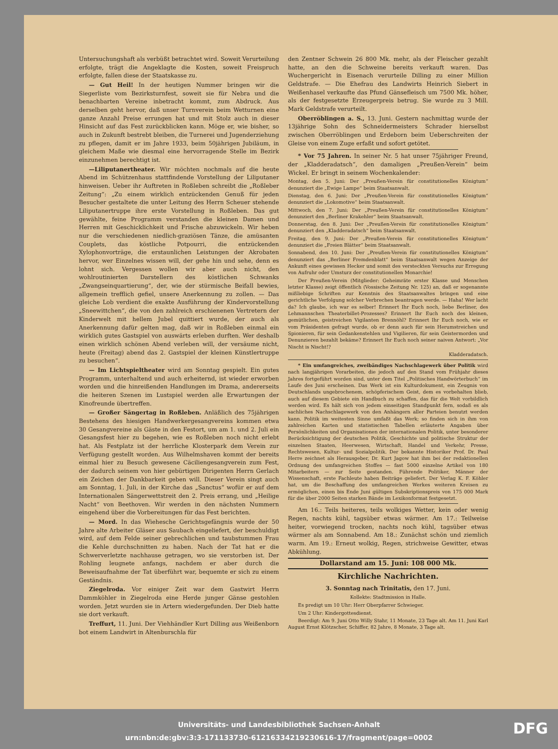Untersuchungshaft als verbüßt betrachtet wird. Soweit Verurteilung erfolgte, trägt die Angeklagte die Kosten, soweit Freispruch erfolgte, fallen diese der Staatskasse zu.
— Gut Heil! In der heutigen Nummer bringen wir die Siegerliste vom Bezirksturnfest, soweit sie für Nebra und die benachbarten Vereine inbetracht kommt, zum Abdruck. Aus derselben geht hervor, daß unser Turnverein beim Wetturnen eine ganze Anzahl Preise errungen hat und mit Stolz auch in dieser Hinsicht auf das Fest zurückblicken kann. Möge er, wie bisher, so auch in Zukunft bestrebt bleiben, die Turnerei und Jugenderziehung zu pflegen, damit er im Jahre 1933, beim 50jährigen Jubiläum, in gleichem Maße wie diesmal eine hervorragende Stelle im Bezirk einzunehmen berechtigt ist.
—Liliputanertheater. Wir möchten nochmals auf die heute Abend im Schützenhaus stattfindende Vorstellung der Liliputaner hinweisen. Ueber ihr Auftreten in Roßleben schreibt die „Roßleber Zeitung“: „Zu einem wirklich entzückenden Genuß für jeden Besucher gestaltete die unter Leitung des Herrn Scheuer stehende Liliputanertruppe ihre erste Vorstellung in Roßleben. Das gut gewählte, feine Programm verstanden die kleinen Damen und Herren mit Geschicklichkeit und Frische abzuwickeln. Wir heben nur die verschiedenen niedlich-graziösen Tänze, die amüsanten Couplets, das köstliche Potpourri, die entzückenden Xylophonvorträge, die erstaunlichen Leistungen der Akrobaten hervor, wer Einzelnes wissen will, der gehe hin und sehe, denn es lohnt sich. Vergessen wollen wir aber auch nicht, den wohlroutinierten Darstellern des köstlichen Schwanks „Zwangseinquartierung“, der, wie der stürmische Beifall bewies, allgemein trefflich gefiel, unsere Anerkennung zu zollen. — Das gleiche Lob verdient die exakte Ausführung der Kindervorstellung „Sneewittchen“, die von den zahlreich erschienenen Vertretern der Kinderwelt mit hellem Jubel quittiert wurde, der auch als Anerkennung dafür gelten mag, daß wir in Roßleben einmal ein wirklich gutes Gastspiel von auswärts erleben durften. Wer deshalb einen wirklich schönen Abend verleben will, der versäume nicht, heute (Freitag) abend das 2. Gastspiel der kleinen Künstlertruppe zu besuchen“.
— Im Lichtspieltheater wird am Sonntag gespielt. Ein gutes Programm, unterhaltend und auch erheiternd, ist wieder erworben worden und die hinreißenden Handlungen im Drama, andererseits die heiteren Szenen im Lustspiel werden alle Erwartungen der Kinofreunde übertreffen.
— Großer Sängertag in Roßleben. Anläßlich des 75jährigen Bestehens des hiesigen Handwerkergesangvereins kommen etwa 30 Gesangvereine als Gäste in den Festort, um am 1. und 2. Juli ein Gesangsfest hier zu begehen, wie es Roßleben noch nicht erlebt hat. Als Festplatz ist der herrliche Klosterpark dem Verein zur Verfügung gestellt worden. Aus Wilhelmshaven kommt der bereits einmal hier zu Besuch gewesene Cäciliengesangverein zum Fest, der dadurch seinem von hier gebürtigen Dirigenten Herrn Gerlach ein Zeichen der Dankbarkeit geben will. Dieser Verein singt auch am Sonntag, 1. Juli, in der Kirche das „Sanctus“ wofür er auf dem Internationalen Sängerwettstreit den 2. Preis errang, und „Heilige Nacht“ von Beethoven. Wir werden in den nächsten Nummern eingehend über die Vorbereitungen für das Fest berichten.
— Mord. In das Wiehesche Gerichtsgefängnis wurde der 50 Jahre alte Arbeiter Gläser aus Saubach eingeliefert, der beschuldigt wird, auf dem Felde seiner gebrechlichen und taubstummen Frau die Kehle durchschnitten zu haben. Nach der Tat hat er die Schwerverletzte nachhause getragen, wo sie verstorben ist. Der Rohling leugnete anfangs, nachdem er aber durch die Beweisaufnahme der Tat überführt war, bequemte er sich zu einem Geständnis.
Ziegelroda. Vor einiger Zeit war dem Gastwirt Herrn Dammköhler in Ziegelroda eine Herde junger Gänse gestohlen worden. Jetzt wurden sie in Artern wiedergefunden. Der Dieb hatte sie dort verkauft.
Treffurt, 11. Juni. Der Viehhändler Kurt Dilling aus Weißenborn bot einem Landwirt in Altenburschla für
den Zentner Schwein 26 800 Mk. mehr, als der Fleischer gezahlt hatte, an den die Schweine bereits verkauft waren. Das Wuchergericht in Eisenach verurteile Dilling zu einer Million Geldstrafe. — Die Ehefrau des Landwirts Heinrich Siebert in Weißenhasel verkaufte das Pfund Gänsefleisch um 7500 Mk. höher, als der festgesetzte Erzeugerpreis betrug. Sie wurde zu 3 Mill. Mark Geldstrafe verurteilt.
Oberröblingen a. S., 13. Juni. Gestern nachmittag wurde der 13jährige Sohn des Schneidermeisters Schrader hierselbst zwischen Oberröblingen und Erdeborn beim Ueberschreiten der Gleise von einem Zuge erfaßt und sofort getötet.
* Vor 75 Jahren. In seiner Nr. 5 hat unser 75jähriger Freund, der „Kladderadatsch“, den damaligen „Preußen-Verein“ beim Wickel. Er bringt in seinem Wochenkalender:
Montag, den 5. Juni: Der „Preußen-Verein für constitutionelles Königtum“ denunziert die „Ewige Lampe“ beim Staatsanwalt.
Dienstag, den 6. Juni: Der „Preußen-Verein für constitutionelles Königtum“ denunziert die „Lokomotive“ beim Staatsanwalt.
Mittwoch, den 7. Juni: Der „Preußen-Verein für constitutionelles Königtum“ denunziert den „Berliner Krakehler“ beim Staatsanwalt.
Donnerstag, den 8. Juni: Der „Preußen-Verein für constitutionelles Königtum“ denunziert den „Kladderadatsch“ beim Staatsanwalt.
Freitag, den 9. Juni: Der „Preußen-Verein für constitutionelles Königtum“ denunziert die „Freien Blätter“ beim Staatsanwalt.
Sonnabend, den 10. Juni: Der „Preußen-Verein für constitutionelles Königtum“ denunziert das „Berliner Fremdenblatt“ beim Staatsanwalt wegen Anzeige der Ankunft eines gewissen Hecker und somit des versteckten Versuchs zur Erregung von Aufruhr oder Umsturz der constitutionellen Monarchie!
Der Preußen-Verein (Mitglieder: Geheimräte erster Klasse und Menschen letzter Klasse) zeigt öffentlich (Vossische Zeitung Nr. 125) an, daß er sogenannte mißliebige Schriften zur Kenntnis des Staatsanwaltes bringen und eine gerichtliche Verfolgung solcher Verbrechen beantragen werde. — Haha! Wer lacht da? Ich glaube, ich war es selber! Erinnert Ihr Euch noch, liebe Berliner, des Lehmannschen Theaterbillet-Prozesses? Erinnert Ihr Euch noch des kleinen, gemütlichen, geistreichen Vigilanten Brennöhl? Erinnert Ihr Euch noch, wie er vom Präsidenten gefragt wurde, ob er denn auch für sein Herumstreichen und Spionieren, für sein Gedankenstehlen und Vigilieren, für sein Geistermorden und Denunzieren bezahlt bekäme? Erinnert Ihr Euch noch seiner naiven Antwort: „Vor Nischt is Nischt!?
Kladderadatsch.
* Ein umfangreiches, zweibändiges Nachschlagewerk über Politik wird nach langjährigen Vorarbeiten, die jedoch auf den Stand vom Frühjahr dieses Jahres fortgeführt worden sind, unter dem Titel „Politisches Handwörterbuch“ im Laufe des Juni erscheinen. Das Werk ist ein Kulturdokument, ein Zeugnis von Deutschlands ungebrochenem, schöpferischem Geist, dem es vorbehalten blieb, auch auf diesem Gebiete ein Handbuch zu schaffen, das für die Welt vorbildlich werden wird. Es hält sich von jedem einseitigen Standpunkt fern, sodaß es als sachliches Nachschlagewerk von den Anhängern aller Parteien benutzt werden kann. Politik im weitesten Sinne umfaßt das Werk; so finden sich in ihm von zahlreichen Karten und statistischen Tabellen erläuterte Angaben über Persönlichkeiten und Organisationen der internationalen Politik, unter besonderer Berücksichtigung der deutschen Politik, Geschichte und politische Struktur der einzelnen Staaten, Heerwesen, Wirtschaft, Handel und Verkehr, Presse, Rechtswesen, Kultur- und Sozialpolitik. Der bekannte Historiker Prof. Dr. Paul Herre zeichnet als Herausgeber, Dr. Kurt Jagow hat ihm bei der redaktionellen Ordnung des umfangreichen Stoffes — fast 5000 einzelne Artikel von 180 Mitarbeitern — zur Seite gestanden. Führende Politiker, Männer der Wissenschaft, erste Fachleute haben Beiträge geliefert. Der Verlag K. F. Köhler hat, um die Beschaffung des umfangreichen Werkes weiteren Kreisen zu ermöglichen, einen bis Ende Juni gültigen Subskriptionspreis von 175 000 Mark für die über 2000 Seiten starken Bände im Lexikonformat festgesetzt.
Am 16.: Teils heiteres, teils wolkiges Wetter, kein oder wenig Regen, nachts kühl, tagsüber etwas wärmer. Am 17.: Teilweise heiter, vorwiegend trocken, nachts noch kühl, tagsüber etwas wärmer als am Sonnabend. Am 18.: Zunächst schön und ziemlich warm. Am 19.: Erneut wolkig, Regen, strichweise Gewitter, etwas Abkühlung.
Dollarstand am 15. Juni: 108 000 Mk.
Kirchliche Nachrichten.
3. Sonntag nach Trinitatis, den 17. Juni.
Kollekte: Stadtmission in Halle.
Es predigt um 10 Uhr: Herr Oberpfarrer Schwieger.
Um 2 Uhr: Kindergottesdienst.
Beerdigt: Am 9. Juni Otto Willy Stahr, 11 Monate, 23 Tage alt. Am 11. Juni Karl August Ernst Klötzscher, Schiffer, 82 Jahre, 8 Monate, 3 Tage alt.
Universitäts- und Landesbibliothek Sachsen-Anhalt
urn:nbn:de:gbv:3:3-171133730-61216334219230616-17/fragment/page=0002
DFG